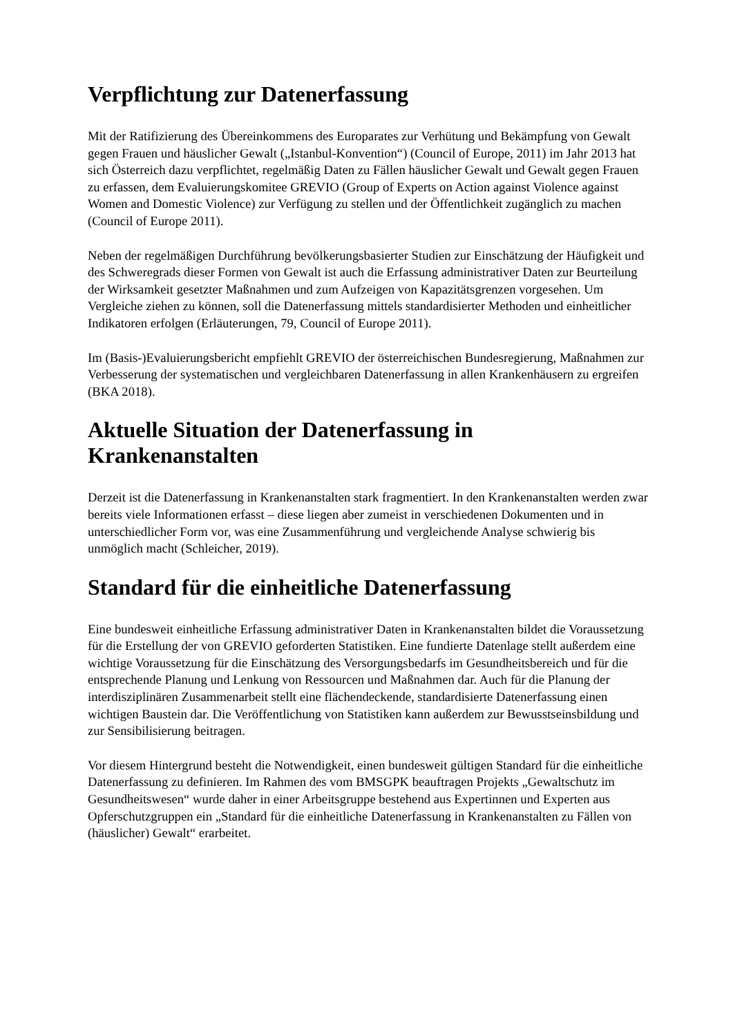Verpflichtung zur Datenerfassung
Mit der Ratifizierung des Übereinkommens des Europarates zur Verhütung und Bekämpfung von Gewalt gegen Frauen und häuslicher Gewalt („Istanbul-Konvention“) (Council of Europe, 2011) im Jahr 2013 hat sich Österreich dazu verpflichtet, regelmäßig Daten zu Fällen häuslicher Gewalt und Gewalt gegen Frauen zu erfassen, dem Evaluierungskomitee GREVIO (Group of Experts on Action against Violence against Women and Domestic Violence) zur Verfügung zu stellen und der Öffentlichkeit zugänglich zu machen (Council of Europe 2011).
Neben der regelmäßigen Durchführung bevölkerungsbasierter Studien zur Einschätzung der Häufigkeit und des Schweregrads dieser Formen von Gewalt ist auch die Erfassung administrativer Daten zur Beurteilung der Wirksamkeit gesetzter Maßnahmen und zum Aufzeigen von Kapazitätsgrenzen vorgesehen. Um Vergleiche ziehen zu können, soll die Datenerfassung mittels standardisierter Methoden und einheitlicher Indikatoren erfolgen (Erläuterungen, 79, Council of Europe 2011).
Im (Basis-)Evaluierungsbericht empfiehlt GREVIO der österreichischen Bundesregierung, Maßnahmen zur Verbesserung der systematischen und vergleichbaren Datenerfassung in allen Krankenhäusern zu ergreifen (BKA 2018).
Aktuelle Situation der Datenerfassung in
Krankenanstalten
Derzeit ist die Datenerfassung in Krankenanstalten stark fragmentiert. In den Krankenanstalten werden zwar bereits viele Informationen erfasst – diese liegen aber zumeist in verschiedenen Dokumenten und in unterschiedlicher Form vor, was eine Zusammenführung und vergleichende Analyse schwierig bis unmöglich macht (Schleicher, 2019).
Standard für die einheitliche Datenerfassung
Eine bundesweit einheitliche Erfassung administrativer Daten in Krankenanstalten bildet die Voraussetzung für die Erstellung der von GREVIO geforderten Statistiken. Eine fundierte Datenlage stellt außerdem eine wichtige Voraussetzung für die Einschätzung des Versorgungsbedarfs im Gesundheitsbereich und für die entsprechende Planung und Lenkung von Ressourcen und Maßnahmen dar. Auch für die Planung der interdisziplinären Zusammenarbeit stellt eine flächendeckende, standardisierte Datenerfassung einen wichtigen Baustein dar. Die Veröffentlichung von Statistiken kann außerdem zur Bewusstseinsbildung und zur Sensibilisierung beitragen.
Vor diesem Hintergrund besteht die Notwendigkeit, einen bundesweit gültigen Standard für die einheitliche Datenerfassung zu definieren. Im Rahmen des vom BMSGPK beauftragen Projekts „Gewaltschutz im Gesundheitswesen“ wurde daher in einer Arbeitsgruppe bestehend aus Expertinnen und Experten aus Opferschutzgruppen ein „Standard für die einheitliche Datenerfassung in Krankenanstalten zu Fällen von (häuslicher) Gewalt“ erarbeitet.